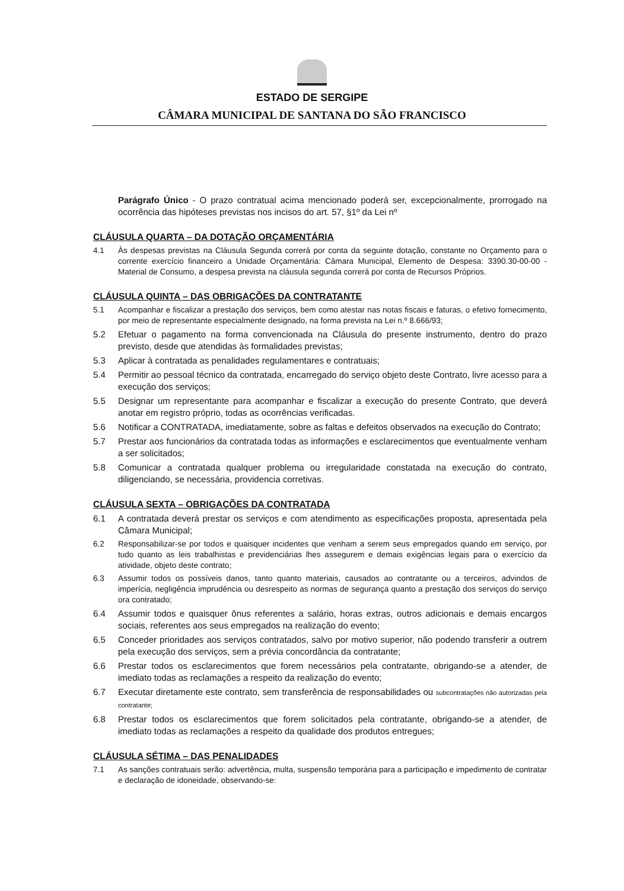ESTADO DE SERGIPE
CÂMARA MUNICIPAL DE SANTANA DO SÃO FRANCISCO
Parágrafo Único - O prazo contratual acima mencionado poderá ser, excepcionalmente, prorrogado na ocorrência das hipóteses previstas nos incisos do art. 57, §1º da Lei nº
CLÁUSULA QUARTA – DA DOTAÇÃO ORÇAMENTÁRIA
4.1 Às despesas previstas na Cláusula Segunda correrá por conta da seguinte dotação, constante no Orçamento para o corrente exercício financeiro a Unidade Orçamentária: Câmara Municipal, Elemento de Despesa: 3390.30-00-00 - Material de Consumo, a despesa prevista na cláusula segunda correrá por conta de Recursos Próprios.
CLÁUSULA QUINTA – DAS OBRIGAÇÕES DA CONTRATANTE
5.1 Acompanhar e fiscalizar a prestação dos serviços, bem como atestar nas notas fiscais e faturas, o efetivo fornecimento, por meio de representante especialmente designado, na forma prevista na Lei n.º 8.666/93;
5.2 Efetuar o pagamento na forma convencionada na Cláusula do presente instrumento, dentro do prazo previsto, desde que atendidas às formalidades previstas;
5.3 Aplicar à contratada as penalidades regulamentares e contratuais;
5.4 Permitir ao pessoal técnico da contratada, encarregado do serviço objeto deste Contrato, livre acesso para a execução dos serviços;
5.5 Designar um representante para acompanhar e fiscalizar a execução do presente Contrato, que deverá anotar em registro próprio, todas as ocorrências verificadas.
5.6 Notificar a CONTRATADA, imediatamente, sobre as faltas e defeitos observados na execução do Contrato;
5.7 Prestar aos funcionários da contratada todas as informações e esclarecimentos que eventualmente venham a ser solicitados;
5.8 Comunicar a contratada qualquer problema ou irregularidade constatada na execução do contrato, diligenciando, se necessária, providencia corretivas.
CLÁUSULA SEXTA – OBRIGAÇÕES DA CONTRATADA
6.1 A contratada deverá prestar os serviços e com atendimento as especificações proposta, apresentada pela Câmara Municipal;
6.2 Responsabilizar-se por todos e quaisquer incidentes que venham a serem seus empregados quando em serviço, por tudo quanto as leis trabalhistas e previdenciárias lhes assegurem e demais exigências legais para o exercício da atividade, objeto deste contrato;
6.3 Assumir todos os possíveis danos, tanto quanto materiais, causados ao contratante ou a terceiros, advindos de imperícia, negligência imprudência ou desrespeito as normas de segurança quanto a prestação dos serviços do serviço ora contratado;
6.4 Assumir todos e quaisquer ônus referentes a salário, horas extras, outros adicionais e demais encargos sociais, referentes aos seus empregados na realização do evento;
6.5 Conceder prioridades aos serviços contratados, salvo por motivo superior, não podendo transferir a outrem pela execução dos serviços, sem a prévia concordância da contratante;
6.6 Prestar todos os esclarecimentos que forem necessários pela contratante, obrigando-se a atender, de imediato todas as reclamações a respeito da realização do evento;
6.7 Executar diretamente este contrato, sem transferência de responsabilidades ou subcontratações não autorizadas pela contratante;
6.8 Prestar todos os esclarecimentos que forem solicitados pela contratante, obrigando-se a atender, de imediato todas as reclamações a respeito da qualidade dos produtos entregues;
CLÁUSULA SÉTIMA – DAS PENALIDADES
7.1 As sanções contratuais serão: advertência, multa, suspensão temporária para a participação e impedimento de contratar e declaração de idoneidade, observando-se: